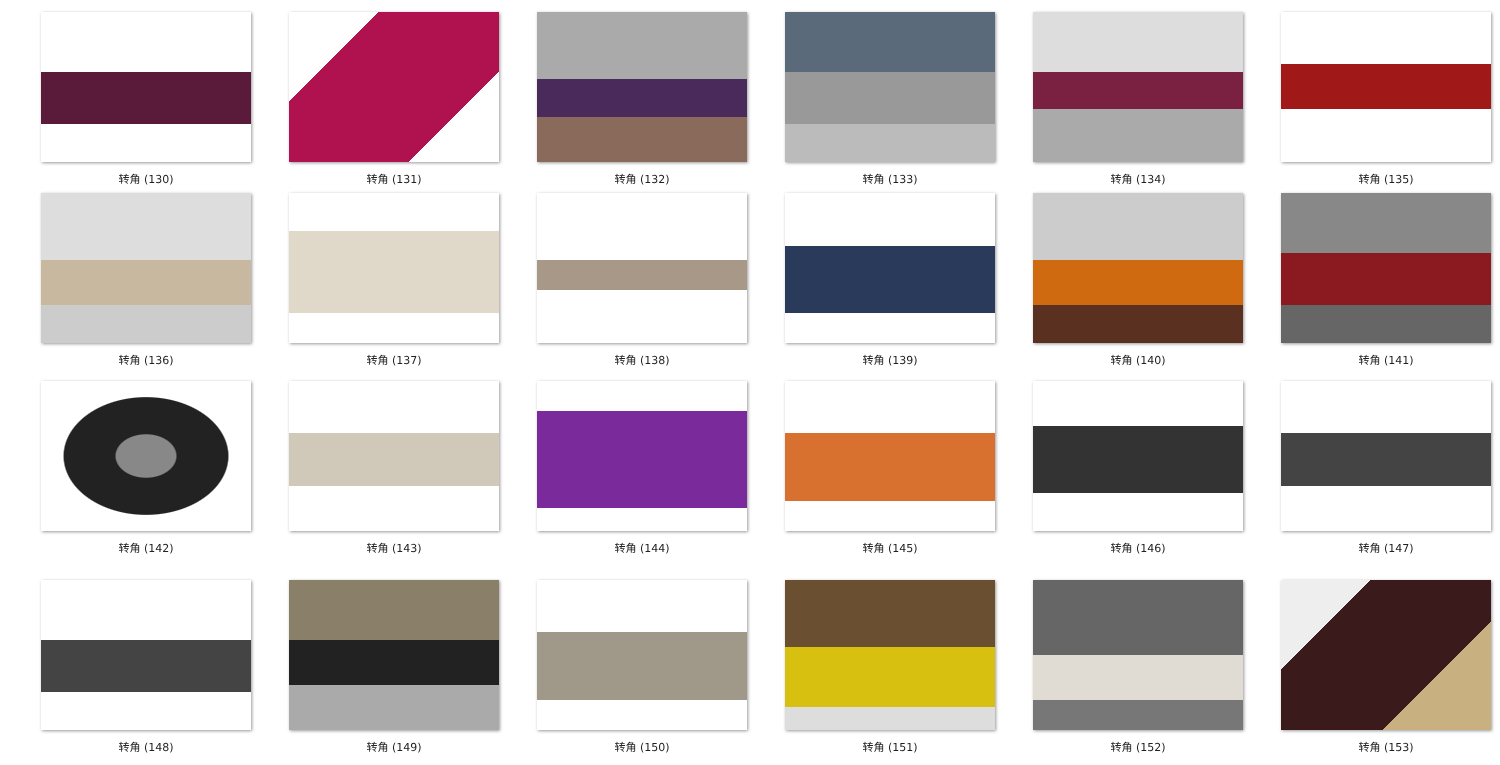转角 (130)
转角 (131)
转角 (132)
转角 (133)
转角 (134)
转角 (135)
转角 (136)
转角 (137)
转角 (138)
转角 (139)
转角 (140)
转角 (141)
转角 (142)
转角 (143)
转角 (144)
转角 (145)
转角 (146)
转角 (147)
转角 (148)
转角 (149)
转角 (150)
转角 (151)
转角 (152)
转角 (153)